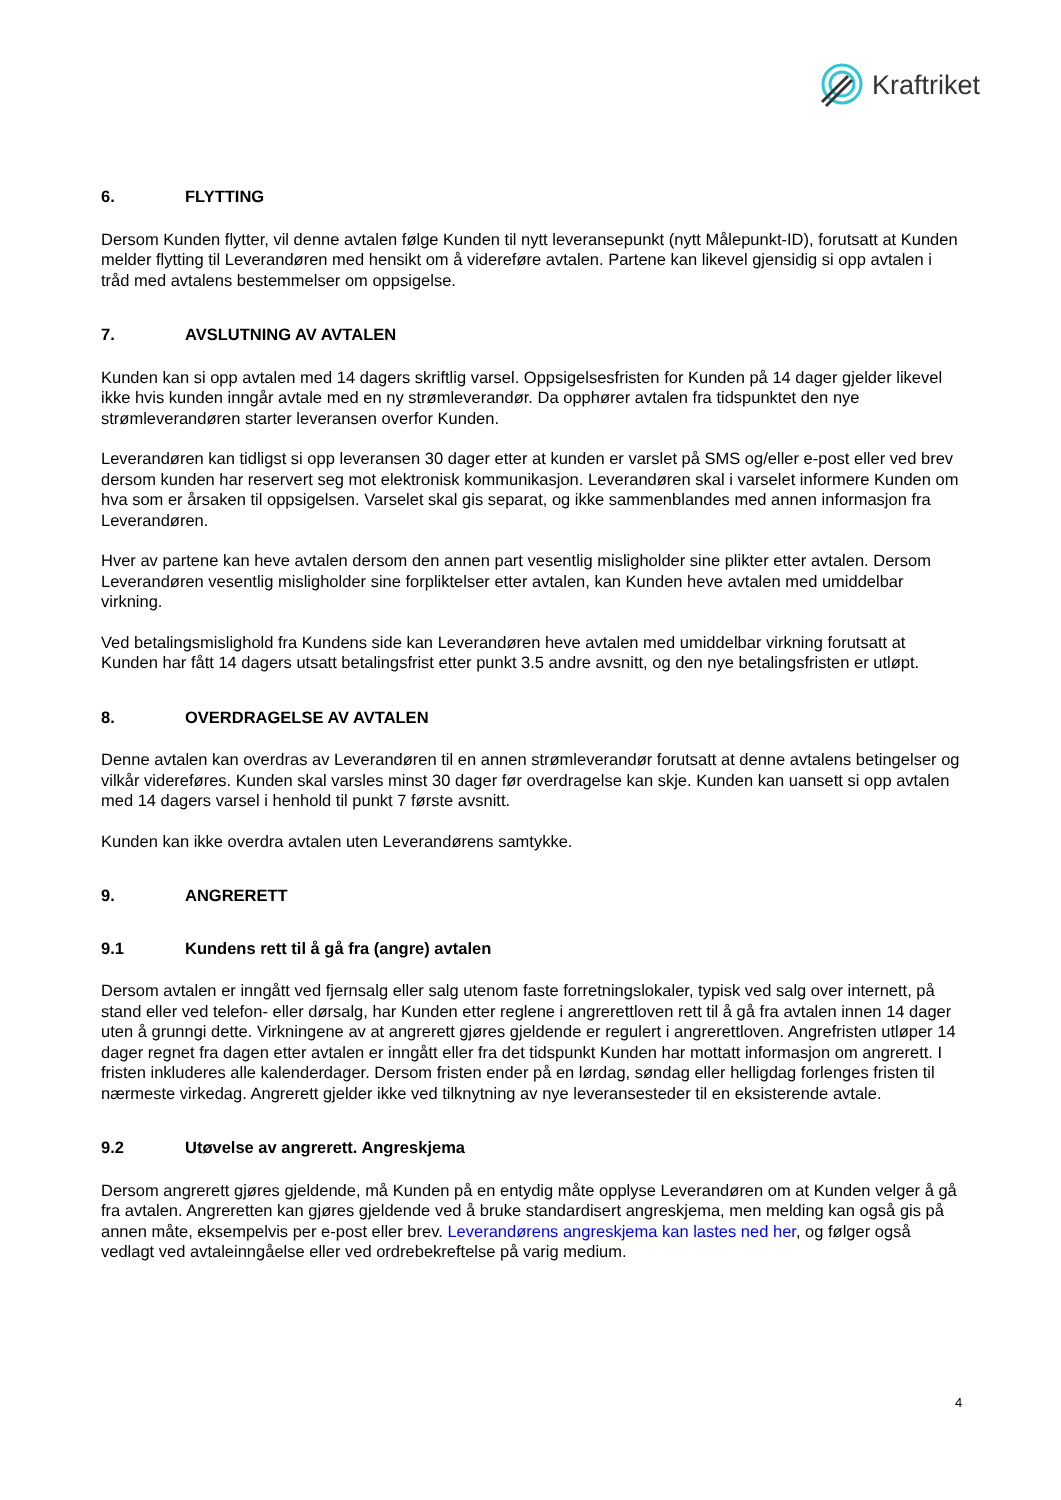Kraftriket
6. FLYTTING
Dersom Kunden flytter, vil denne avtalen følge Kunden til nytt leveransepunkt (nytt Målepunkt-ID), forutsatt at Kunden melder flytting til Leverandøren med hensikt om å videreføre avtalen. Partene kan likevel gjensidig si opp avtalen i tråd med avtalens bestemmelser om oppsigelse.
7. AVSLUTNING AV AVTALEN
Kunden kan si opp avtalen med 14 dagers skriftlig varsel. Oppsigelsesfristen for Kunden på 14 dager gjelder likevel ikke hvis kunden inngår avtale med en ny strømleverandør. Da opphører avtalen fra tidspunktet den nye strømleverandøren starter leveransen overfor Kunden.
Leverandøren kan tidligst si opp leveransen 30 dager etter at kunden er varslet på SMS og/eller e-post eller ved brev dersom kunden har reservert seg mot elektronisk kommunikasjon. Leverandøren skal i varselet informere Kunden om hva som er årsaken til oppsigelsen. Varselet skal gis separat, og ikke sammenblandes med annen informasjon fra Leverandøren.
Hver av partene kan heve avtalen dersom den annen part vesentlig misligholder sine plikter etter avtalen. Dersom Leverandøren vesentlig misligholder sine forpliktelser etter avtalen, kan Kunden heve avtalen med umiddelbar virkning.
Ved betalingsmislighold fra Kundens side kan Leverandøren heve avtalen med umiddelbar virkning forutsatt at Kunden har fått 14 dagers utsatt betalingsfrist etter punkt 3.5 andre avsnitt, og den nye betalingsfristen er utløpt.
8. OVERDRAGELSE AV AVTALEN
Denne avtalen kan overdras av Leverandøren til en annen strømleverandør forutsatt at denne avtalens betingelser og vilkår videreføres. Kunden skal varsles minst 30 dager før overdragelse kan skje. Kunden kan uansett si opp avtalen med 14 dagers varsel i henhold til punkt 7 første avsnitt.
Kunden kan ikke overdra avtalen uten Leverandørens samtykke.
9. ANGRERETT
9.1 Kundens rett til å gå fra (angre) avtalen
Dersom avtalen er inngått ved fjernsalg eller salg utenom faste forretningslokaler, typisk ved salg over internett, på stand eller ved telefon- eller dørsalg, har Kunden etter reglene i angrerettloven rett til å gå fra avtalen innen 14 dager uten å grunngi dette. Virkningene av at angrerett gjøres gjeldende er regulert i angrerettloven. Angrefristen utløper 14 dager regnet fra dagen etter avtalen er inngått eller fra det tidspunkt Kunden har mottatt informasjon om angrerett. I fristen inkluderes alle kalenderdager. Dersom fristen ender på en lørdag, søndag eller helligdag forlenges fristen til nærmeste virkedag. Angrerett gjelder ikke ved tilknytning av nye leveransesteder til en eksisterende avtale.
9.2 Utøvelse av angrerett. Angreskjema
Dersom angrerett gjøres gjeldende, må Kunden på en entydig måte opplyse Leverandøren om at Kunden velger å gå fra avtalen. Angreretten kan gjøres gjeldende ved å bruke standardisert angreskjema, men melding kan også gis på annen måte, eksempelvis per e-post eller brev. Leverandørens angreskjema kan lastes ned her, og følger også vedlagt ved avtaleinngåelse eller ved ordrebekreftelse på varig medium.
4